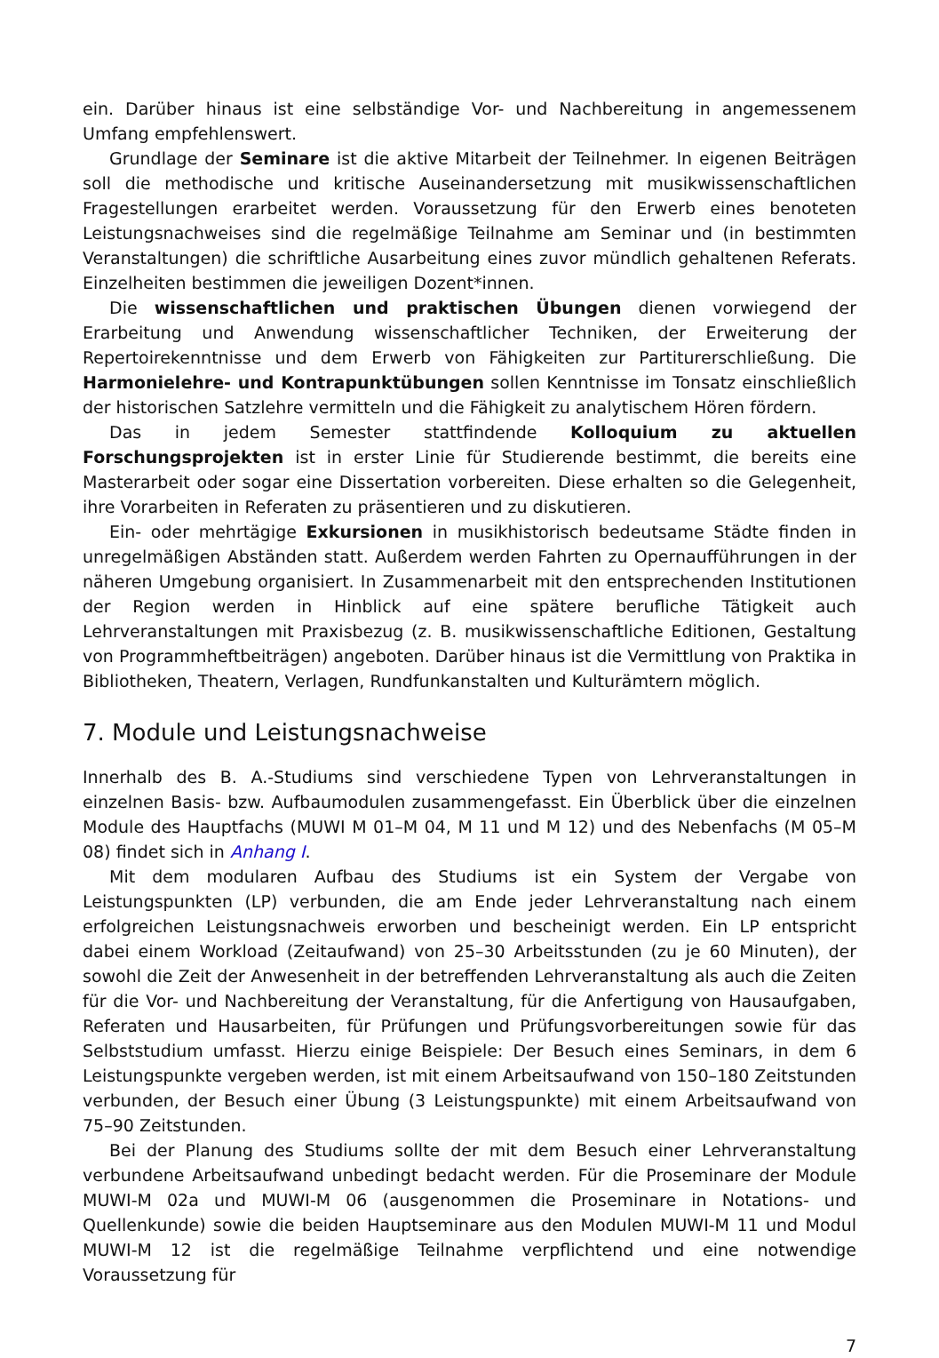ein. Darüber hinaus ist eine selbständige Vor- und Nachbereitung in angemessenem Umfang empfehlenswert.
Grundlage der Seminare ist die aktive Mitarbeit der Teilnehmer. In eigenen Beiträgen soll die methodische und kritische Auseinandersetzung mit musikwissenschaftlichen Fragestellungen erarbeitet werden. Voraussetzung für den Erwerb eines benoteten Leistungsnachweises sind die regelmäßige Teilnahme am Seminar und (in bestimmten Veranstaltungen) die schriftliche Ausarbeitung eines zuvor mündlich gehaltenen Referats. Einzelheiten bestimmen die jeweiligen Dozent*innen.
Die wissenschaftlichen und praktischen Übungen dienen vorwiegend der Erarbeitung und Anwendung wissenschaftlicher Techniken, der Erweiterung der Repertoirekenntnisse und dem Erwerb von Fähigkeiten zur Partiturerschließung. Die Harmonielehre- und Kontrapunktübungen sollen Kenntnisse im Tonsatz einschließlich der historischen Satzlehre vermitteln und die Fähigkeit zu analytischem Hören fördern.
Das in jedem Semester stattfindende Kolloquium zu aktuellen Forschungsprojekten ist in erster Linie für Studierende bestimmt, die bereits eine Masterarbeit oder sogar eine Dissertation vorbereiten. Diese erhalten so die Gelegenheit, ihre Vorarbeiten in Referaten zu präsentieren und zu diskutieren.
Ein- oder mehrtägige Exkursionen in musikhistorisch bedeutsame Städte finden in unregelmäßigen Abständen statt. Außerdem werden Fahrten zu Opernaufführungen in der näheren Umgebung organisiert. In Zusammenarbeit mit den entsprechenden Institutionen der Region werden in Hinblick auf eine spätere berufliche Tätigkeit auch Lehrveranstaltungen mit Praxisbezug (z. B. musikwissenschaftliche Editionen, Gestaltung von Programmheftbeiträgen) angeboten. Darüber hinaus ist die Vermittlung von Praktika in Bibliotheken, Theatern, Verlagen, Rundfunkanstalten und Kulturämtern möglich.
7. Module und Leistungsnachweise
Innerhalb des B. A.-Studiums sind verschiedene Typen von Lehrveranstaltungen in einzelnen Basis- bzw. Aufbaumodulen zusammengefasst. Ein Überblick über die einzelnen Module des Hauptfachs (MUWI M 01–M 04, M 11 und M 12) und des Nebenfachs (M 05–M 08) findet sich in Anhang I.
Mit dem modularen Aufbau des Studiums ist ein System der Vergabe von Leistungspunkten (LP) verbunden, die am Ende jeder Lehrveranstaltung nach einem erfolgreichen Leistungsnachweis erworben und bescheinigt werden. Ein LP entspricht dabei einem Workload (Zeitaufwand) von 25–30 Arbeitsstunden (zu je 60 Minuten), der sowohl die Zeit der Anwesenheit in der betreffenden Lehrveranstaltung als auch die Zeiten für die Vor- und Nachbereitung der Veranstaltung, für die Anfertigung von Hausaufgaben, Referaten und Hausarbeiten, für Prüfungen und Prüfungsvorbereitungen sowie für das Selbststudium umfasst. Hierzu einige Beispiele: Der Besuch eines Seminars, in dem 6 Leistungspunkte vergeben werden, ist mit einem Arbeitsaufwand von 150–180 Zeitstunden verbunden, der Besuch einer Übung (3 Leistungspunkte) mit einem Arbeitsaufwand von 75–90 Zeitstunden.
Bei der Planung des Studiums sollte der mit dem Besuch einer Lehrveranstaltung verbundene Arbeitsaufwand unbedingt bedacht werden. Für die Proseminare der Module MUWI-M 02a und MUWI-M 06 (ausgenommen die Proseminare in Notations- und Quellenkunde) sowie die beiden Hauptseminare aus den Modulen MUWI-M 11 und Modul MUWI-M 12 ist die regelmäßige Teilnahme verpflichtend und eine notwendige Voraussetzung für
7